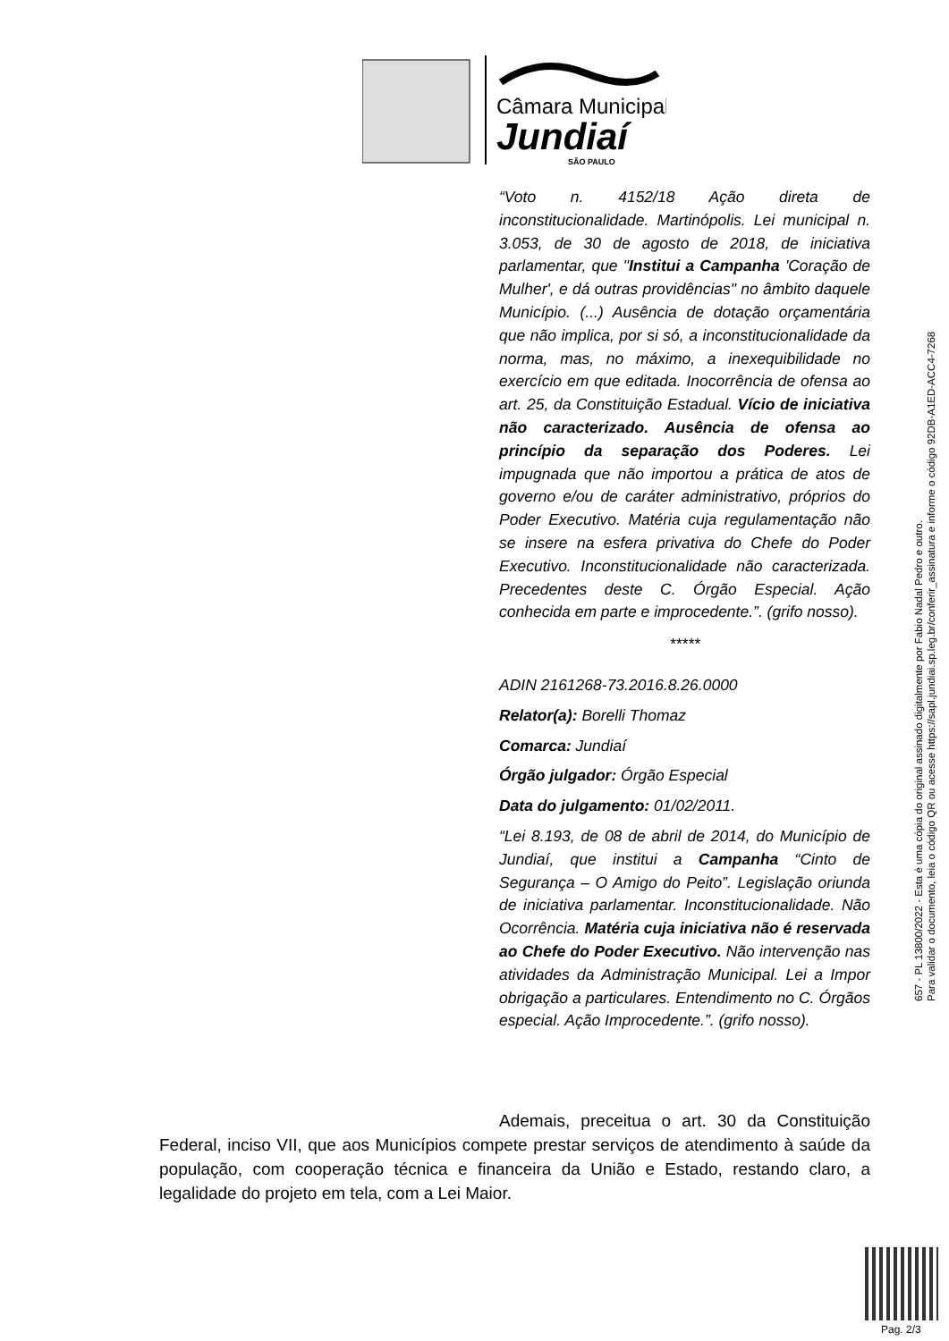Câmara Municipal
Jundiaí
SÃO PAULO
“Voto n. 4152/18 Ação direta de inconstitucionalidade. Martinópolis. Lei municipal n. 3.053, de 30 de agosto de 2018, de iniciativa parlamentar, que "Institui a Campanha 'Coração de Mulher', e dá outras providências" no âmbito daquele Município. (...) Ausência de dotação orçamentária que não implica, por si só, a inconstitucionalidade da norma, mas, no máximo, a inexequibilidade no exercício em que editada. Inocorrência de ofensa ao art. 25, da Constituição Estadual. Vício de iniciativa não caracterizado. Ausência de ofensa ao princípio da separação dos Poderes. Lei impugnada que não importou a prática de atos de governo e/ou de caráter administrativo, próprios do Poder Executivo. Matéria cuja regulamentação não se insere na esfera privativa do Chefe do Poder Executivo. Inconstitucionalidade não caracterizada. Precedentes deste C. Órgão Especial. Ação conhecida em parte e improcedente.”. (grifo nosso).
*****
ADIN 2161268-73.2016.8.26.0000
Relator(a): Borelli Thomaz
Comarca: Jundiaí
Órgão julgador: Órgão Especial
Data do julgamento: 01/02/2011.
“Lei 8.193, de 08 de abril de 2014, do Município de Jundiaí, que institui a Campanha “Cinto de Segurança – O Amigo do Peito”. Legislação oriunda de iniciativa parlamentar. Inconstitucionalidade. Não Ocorrência. Matéria cuja iniciativa não é reservada ao Chefe do Poder Executivo. Não intervenção nas atividades da Administração Municipal. Lei a Impor obrigação a particulares. Entendimento no C. Órgãos especial. Ação Improcedente.”. (grifo nosso).
Ademais, preceitua o art. 30 da Constituição Federal, inciso VII, que aos Municípios compete prestar serviços de atendimento à saúde da população, com cooperação técnica e financeira da União e Estado, restando claro, a legalidade do projeto em tela, com a Lei Maior.
657 - PL 13800/2022 - Esta é uma cópia do original assinado digitalmente por Fabio Nadal Pedro e outro.
Para validar o documento, leia o código QR ou acesse https://sapl.jundiai.sp.leg.br/conferir_assinatura e informe o código 92DB-A1ED-ACC4-7268
Pag. 2/3